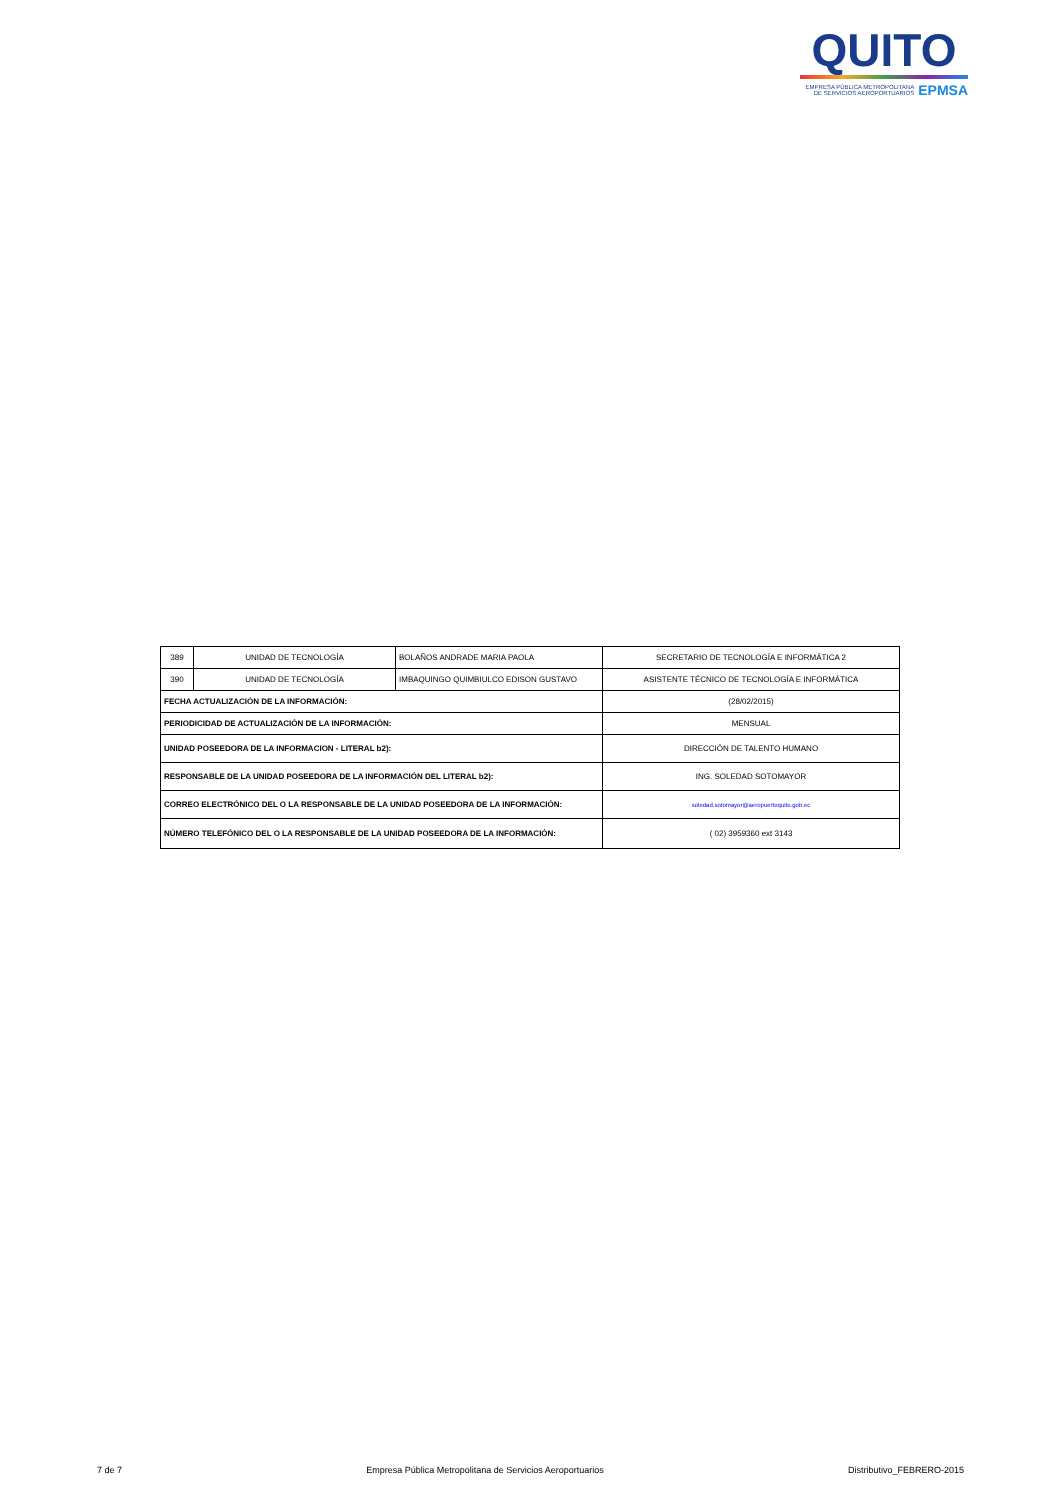QUITO
EMPRESA PÚBLICA METROPOLITANA
DE SERVICIOS AEROPORTUARIOS EPMSA
| 389 | UNIDAD DE TECNOLOGÍA | BOLAÑOS ANDRADE MARIA PAOLA | SECRETARIO DE TECNOLOGÍA E INFORMÁTICA 2 |
| 390 | UNIDAD DE TECNOLOGÍA | IMBAQUINGO QUIMBIULCO EDISON GUSTAVO | ASISTENTE TÉCNICO DE TECNOLOGÍA E INFORMÁTICA |
| FECHA ACTUALIZACIÓN DE LA INFORMACIÓN: | | | (28/02/2015) |
| PERIODICIDAD DE ACTUALIZACIÓN DE LA INFORMACIÓN: | | | MENSUAL |
| UNIDAD POSEEDORA DE LA INFORMACION - LITERAL b2): | | | DIRECCIÓN DE TALENTO HUMANO |
| RESPONSABLE DE LA UNIDAD POSEEDORA DE LA INFORMACIÓN DEL LITERAL b2): | | | ING. SOLEDAD SOTOMAYOR |
| CORREO ELECTRÓNICO DEL O LA RESPONSABLE DE LA UNIDAD POSEEDORA DE LA INFORMACIÓN: | | | soledad.sotomayor@aeropuertoquito.gob.ec |
| NÚMERO TELEFÓNICO DEL O LA RESPONSABLE DE LA UNIDAD POSEEDORA DE LA INFORMACIÓN: | | | ( 02) 3959360 ext 3143 |
7 de 7 Empresa Pública Metropolitana de Servicios Aeroportuarios Distributivo_FEBRERO-2015